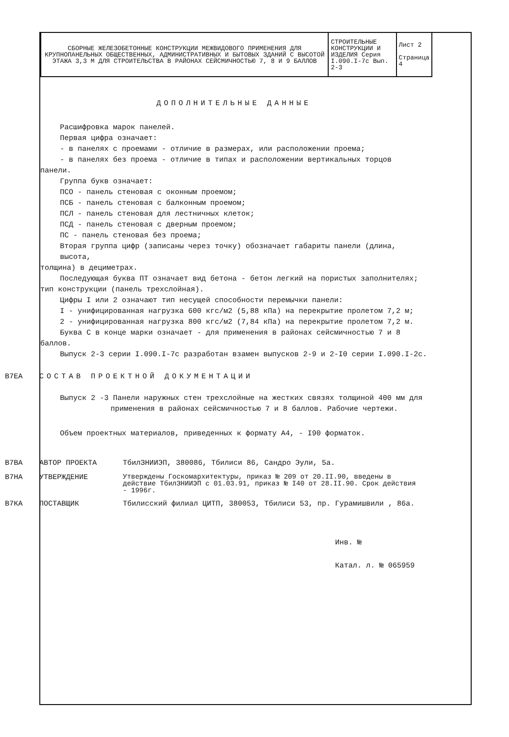| СБОРНЫЕ ЖЕЛЕЗОБЕТОННЫЕ КОНСТРУКЦИИ МЕЖВИДОВОГО ПРИМЕНЕНИЯ ДЛЯ КРУПНОПАНЕЛЬНЫХ ОБЩЕСТВЕННЫХ, АДМИНИСТРАТИВНЫХ И БЫТОВЫХ ЗДАНИЙ С ВЫСОТОЙ ЭТАЖА 3,3 М ДЛЯ СТРОИТЕЛЬСТВА В РАЙОНАХ СЕЙСМИЧНОСТЬЮ 7, 8 И 9 БАЛЛОВ | СТРОИТЕЛЬНЫЕ КОНСТРУКЦИИ И ИЗДЕЛИЯ Серия I.090.I-7c Вып. 2-3 | Лист 2 Страница 4 |
ДОПОЛНИТЕЛЬНЫЕ ДАННЫЕ
Расшифровка марок панелей.
Первая цифра означает:
- в панелях с проемами - отличие в размерах, или расположении проема;
- в панелях без проема - отличие в типах и расположении вертикальных торцов
панели.
Группа букв означает:
ПСО - панель стеновая с оконным проемом;
ПСБ - панель стеновая с балконным проемом;
ПСЛ - панель стеновая для лестничных клеток;
ПСД - панель стеновая с дверным проемом;
ПС - панель стеновая без проема;
Вторая группа цифр (записаны через точку) обозначает габариты панели (длина, высота,
толщина) в дециметрах.
Последующая буква ПТ означает вид бетона - бетон легкий на пористых заполнителях;
тип конструкции (панель трехслойная).
Цифры I или 2 означают тип несущей способности перемычки панели:
I - унифицированная нагрузка 600 кгс/м2 (5,88 кПа) на перекрытие пролетом 7,2 м;
2 - унифицированная нагрузка 800 кгс/м2 (7,84 кПа) на перекрытие пролетом 7,2 м.
Буква С в конце марки означает - для применения в районах сейсмичностью 7 и 8
баллов.
Выпуск 2-3 серии I.090.I-7c разработан взамен выпусков 2-9 и 2-I0 серии I.090.I-2c.
В7ЕА СОСТАВ ПРОЕКТНОЙ ДОКУМЕНТАЦИИ
Выпуск 2 -3 Панели наружных стен трехслойные на жестких связях толщиной 400 мм для
применения в районах сейсмичностью 7 и 8 баллов. Рабочие чертежи.
Объем проектных материалов, приведенных к формату А4, - I90 форматок.
В7ВА АВТОР ПРОЕКТА ТбилЗНИИЭП, 380086, Тбилиси 86, Сандро Эули, 5а.
В7НА УТВЕРЖДЕНИЕ Утверждены Госкомархитектуры, приказ № 209 от 20.II.90, введены в действие ТбилЗНИИЭП с 01.03.91, приказ № I40 от 28.II.90. Срок действия - 1996г.
В7КА ПОСТАВЩИК Тбилисский филиал ЦИТП, 380053, Тбилиси 53, пр. Гурамишвили , 86а.
Инв. №
Катал. л. № 065959